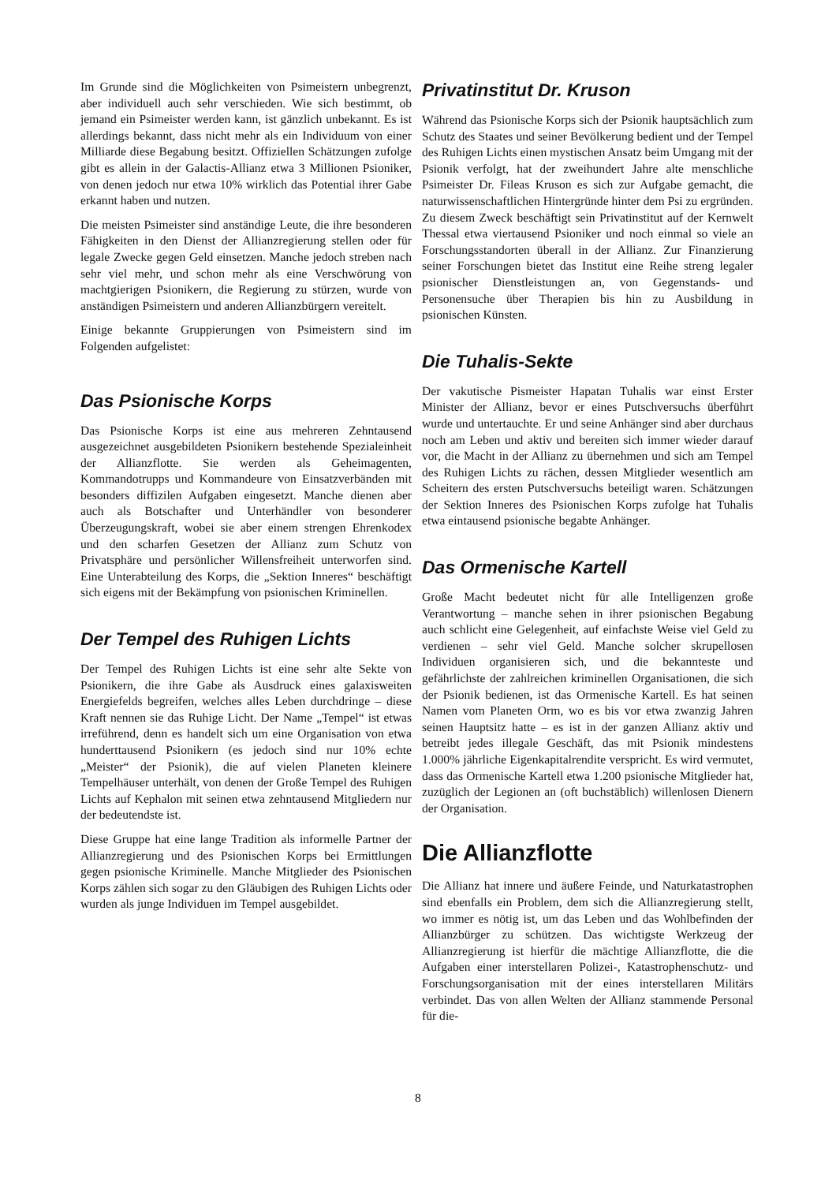Im Grunde sind die Möglichkeiten von Psimeistern unbegrenzt, aber individuell auch sehr verschieden. Wie sich bestimmt, ob jemand ein Psimeister werden kann, ist gänzlich unbekannt. Es ist allerdings bekannt, dass nicht mehr als ein Individuum von einer Milliarde diese Begabung besitzt. Offiziellen Schätzungen zufolge gibt es allein in der Galactis-Allianz etwa 3 Millionen Psioniker, von denen jedoch nur etwa 10% wirklich das Potential ihrer Gabe erkannt haben und nutzen.
Die meisten Psimeister sind anständige Leute, die ihre besonderen Fähigkeiten in den Dienst der Allianzregierung stellen oder für legale Zwecke gegen Geld einsetzen. Manche jedoch streben nach sehr viel mehr, und schon mehr als eine Verschwörung von machtgierigen Psionikern, die Regierung zu stürzen, wurde von anständigen Psimeistern und anderen Allianzbürgern vereitelt.
Einige bekannte Gruppierungen von Psimeistern sind im Folgenden aufgelistet:
Das Psionische Korps
Das Psionische Korps ist eine aus mehreren Zehntausend ausgezeichnet ausgebildeten Psionikern bestehende Spezialeinheit der Allianzflotte. Sie werden als Geheimagenten, Kommandotrupps und Kommandeure von Einsatzverbänden mit besonders diffizilen Aufgaben eingesetzt. Manche dienen aber auch als Botschafter und Unterhändler von besonderer Überzeugungskraft, wobei sie aber einem strengen Ehrenkodex und den scharfen Gesetzen der Allianz zum Schutz von Privatsphäre und persönlicher Willensfreiheit unterworfen sind. Eine Unterabteilung des Korps, die „Sektion Inneres“ beschäftigt sich eigens mit der Bekämpfung von psionischen Kriminellen.
Der Tempel des Ruhigen Lichts
Der Tempel des Ruhigen Lichts ist eine sehr alte Sekte von Psionikern, die ihre Gabe als Ausdruck eines galaxisweiten Energiefelds begreifen, welches alles Leben durchdringe – diese Kraft nennen sie das Ruhige Licht. Der Name „Tempel“ ist etwas irreführend, denn es handelt sich um eine Organisation von etwa hunderttausend Psionikern (es jedoch sind nur 10% echte „Meister“ der Psionik), die auf vielen Planeten kleinere Tempelhäuser unterhält, von denen der Große Tempel des Ruhigen Lichts auf Kephalon mit seinen etwa zehntausend Mitgliedern nur der bedeutendste ist.
Diese Gruppe hat eine lange Tradition als informelle Partner der Allianzregierung und des Psionischen Korps bei Ermittlungen gegen psionische Kriminelle. Manche Mitglieder des Psionischen Korps zählen sich sogar zu den Gläubigen des Ruhigen Lichts oder wurden als junge Individuen im Tempel ausgebildet.
Privatinstitut Dr. Kruson
Während das Psionische Korps sich der Psionik hauptsächlich zum Schutz des Staates und seiner Bevölkerung bedient und der Tempel des Ruhigen Lichts einen mystischen Ansatz beim Umgang mit der Psionik verfolgt, hat der zweihundert Jahre alte menschliche Psimeister Dr. Fileas Kruson es sich zur Aufgabe gemacht, die naturwissenschaftlichen Hintergründe hinter dem Psi zu ergründen. Zu diesem Zweck beschäftigt sein Privatinstitut auf der Kernwelt Thessal etwa viertausend Psioniker und noch einmal so viele an Forschungsstandorten überall in der Allianz. Zur Finanzierung seiner Forschungen bietet das Institut eine Reihe streng legaler psionischer Dienstleistungen an, von Gegenstands- und Personensuche über Therapien bis hin zu Ausbildung in psionischen Künsten.
Die Tuhalis-Sekte
Der vakutische Pismeister Hapatan Tuhalis war einst Erster Minister der Allianz, bevor er eines Putschversuchs überführt wurde und untertauchte. Er und seine Anhänger sind aber durchaus noch am Leben und aktiv und bereiten sich immer wieder darauf vor, die Macht in der Allianz zu übernehmen und sich am Tempel des Ruhigen Lichts zu rächen, dessen Mitglieder wesentlich am Scheitern des ersten Putschversuchs beteiligt waren. Schätzungen der Sektion Inneres des Psionischen Korps zufolge hat Tuhalis etwa eintausend psionische begabte Anhänger.
Das Ormenische Kartell
Große Macht bedeutet nicht für alle Intelligenzen große Verantwortung – manche sehen in ihrer psionischen Begabung auch schlicht eine Gelegenheit, auf einfachste Weise viel Geld zu verdienen – sehr viel Geld. Manche solcher skrupellosen Individuen organisieren sich, und die bekannteste und gefährlichste der zahlreichen kriminellen Organisationen, die sich der Psionik bedienen, ist das Ormenische Kartell. Es hat seinen Namen vom Planeten Orm, wo es bis vor etwa zwanzig Jahren seinen Hauptsitz hatte – es ist in der ganzen Allianz aktiv und betreibt jedes illegale Geschäft, das mit Psionik mindestens 1.000% jährliche Eigenkapitalrendite verspricht. Es wird vermutet, dass das Ormenische Kartell etwa 1.200 psionische Mitglieder hat, zuzüglich der Legionen an (oft buchstäblich) willenlosen Dienern der Organisation.
Die Allianzflotte
Die Allianz hat innere und äußere Feinde, und Naturkatastrophen sind ebenfalls ein Problem, dem sich die Allianzregierung stellt, wo immer es nötig ist, um das Leben und das Wohlbefinden der Allianzbürger zu schützen. Das wichtigste Werkzeug der Allianzregierung ist hierfür die mächtige Allianzflotte, die die Aufgaben einer interstellaren Polizei-, Katastrophenschutz- und Forschungsorganisation mit der eines interstellaren Militärs verbindet. Das von allen Welten der Allianz stammende Personal für die-
8